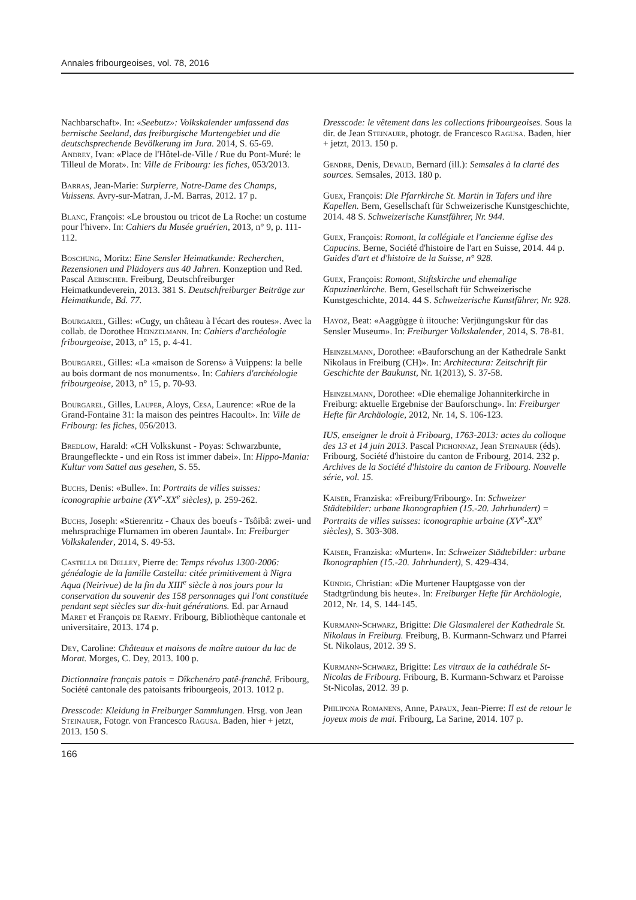Annales fribourgeoises, vol. 78, 2016
Nachbarschaft». In: «Seebutz»: Volkskalender umfassend das bernische Seeland, das freiburgische Murtengebiet und die deutschsprechende Bevölkerung im Jura. 2014, S. 65-69.
Andrey, Ivan: «Place de l'Hôtel-de-Ville / Rue du Pont-Muré: le Tilleul de Morat». In: Ville de Fribourg: les fiches, 053/2013.
Barras, Jean-Marie: Surpierre, Notre-Dame des Champs, Vuissens. Avry-sur-Matran, J.-M. Barras, 2012. 17 p.
Blanc, François: «Le broustou ou tricot de La Roche: un costume pour l'hiver». In: Cahiers du Musée gruérien, 2013, n° 9, p. 111-112.
Boschung, Moritz: Eine Sensler Heimatkunde: Recherchen, Rezensionen und Plädoyers aus 40 Jahren. Konzeption und Red. Pascal Aebischer. Freiburg, Deutschfreiburger Heimatkundeverein, 2013. 381 S. Deutschfreiburger Beiträge zur Heimatkunde, Bd. 77.
Bourgarel, Gilles: «Cugy, un château à l'écart des routes». Avec la collab. de Dorothee Heinzelmann. In: Cahiers d'archéologie fribourgeoise, 2013, n° 15, p. 4-41.
Bourgarel, Gilles: «La «maison de Sorens» à Vuippens: la belle au bois dormant de nos monuments». In: Cahiers d'archéologie fribourgeoise, 2013, n° 15, p. 70-93.
Bourgarel, Gilles, Lauper, Aloys, Cesa, Laurence: «Rue de la Grand-Fontaine 31: la maison des peintres Hacoult». In: Ville de Fribourg: les fiches, 056/2013.
Bredlow, Harald: «CH Volkskunst - Poyas: Schwarzbunte, Braungefleckte - und ein Ross ist immer dabei». In: Hippo-Mania: Kultur vom Sattel aus gesehen, S. 55.
Buchs, Denis: «Bulle». In: Portraits de villes suisses: iconographie urbaine (XV<sup>e</sup>-XX<sup>e</sup> siècles), p. 259-262.
Buchs, Joseph: «Stierenritz - Chaux des boeufs - Tsôibâ: zwei- und mehrsprachige Flurnamen im oberen Jauntal». In: Freiburger Volkskalender, 2014, S. 49-53.
Castella de Delley, Pierre de: Temps révolus 1300-2006: généalogie de la famille Castella: citée primitivement à Nigra Aqua (Neirivue) de la fin du XIII<sup>e</sup> siècle à nos jours pour la conservation du souvenir des 158 personnages qui l'ont constituée pendant sept siècles sur dix-huit générations. Ed. par Arnaud Maret et François de Raemy. Fribourg, Bibliothèque cantonale et universitaire, 2013. 174 p.
Dey, Caroline: Châteaux et maisons de maître autour du lac de Morat. Morges, C. Dey, 2013. 100 p.
Dictionnaire français patois = Dîkchenéro patê-franchê. Fribourg, Société cantonale des patoisants fribourgeois, 2013. 1012 p.
Dresscode: Kleidung in Freiburger Sammlungen. Hrsg. von Jean Steinauer, Fotogr. von Francesco Ragusa. Baden, hier + jetzt, 2013. 150 S.
Dresscode: le vêtement dans les collections fribourgeoises. Sous la dir. de Jean Steinauer, photogr. de Francesco Ragusa. Baden, hier + jetzt, 2013. 150 p.
Gendre, Denis, Devaud, Bernard (ill.): Semsales à la clarté des sources. Semsales, 2013. 180 p.
Guex, François: Die Pfarrkirche St. Martin in Tafers und ihre Kapellen. Bern, Gesellschaft für Schweizerische Kunstgeschichte, 2014. 48 S. Schweizerische Kunstführer, Nr. 944.
Guex, François: Romont, la collégiale et l'ancienne église des Capucins. Berne, Société d'histoire de l'art en Suisse, 2014. 44 p. Guides d'art et d'histoire de la Suisse, n° 928.
Guex, François: Romont, Stiftskirche und ehemalige Kapuzinerkirche. Bern, Gesellschaft für Schweizerische Kunstgeschichte, 2014. 44 S. Schweizerische Kunstführer, Nr. 928.
Hayoz, Beat: «Aaggùgge ù iitouche: Verjüngungskur für das Sensler Museum». In: Freiburger Volkskalender, 2014, S. 78-81.
Heinzelmann, Dorothee: «Bauforschung an der Kathedrale Sankt Nikolaus in Freiburg (CH)». In: Architectura: Zeitschrift für Geschichte der Baukunst, Nr. 1(2013), S. 37-58.
Heinzelmann, Dorothee: «Die ehemalige Johanniterkirche in Freiburg: aktuelle Ergebnise der Bauforschung». In: Freiburger Hefte für Archäologie, 2012, Nr. 14, S. 106-123.
IUS, enseigner le droit à Fribourg, 1763-2013: actes du colloque des 13 et 14 juin 2013. Pascal Pichonnaz, Jean Steinauer (éds). Fribourg, Société d'histoire du canton de Fribourg, 2014. 232 p. Archives de la Société d'histoire du canton de Fribourg. Nouvelle série, vol. 15.
Kaiser, Franziska: «Freiburg/Fribourg». In: Schweizer Städtebilder: urbane Ikonographien (15.-20. Jahrhundert) = Portraits de villes suisses: iconographie urbaine (XV<sup>e</sup>-XX<sup>e</sup> siècles), S. 303-308.
Kaiser, Franziska: «Murten». In: Schweizer Städtebilder: urbane Ikonographien (15.-20. Jahrhundert), S. 429-434.
Kündig, Christian: «Die Murtener Hauptgasse von der Stadtgründung bis heute». In: Freiburger Hefte für Archäologie, 2012, Nr. 14, S. 144-145.
Kurmann-Schwarz, Brigitte: Die Glasmalerei der Kathedrale St. Nikolaus in Freiburg. Freiburg, B. Kurmann-Schwarz und Pfarrei St. Nikolaus, 2012. 39 S.
Kurmann-Schwarz, Brigitte: Les vitraux de la cathédrale St-Nicolas de Fribourg. Fribourg, B. Kurmann-Schwarz et Paroisse St-Nicolas, 2012. 39 p.
Philipona Romanens, Anne, Papaux, Jean-Pierre: Il est de retour le joyeux mois de mai. Fribourg, La Sarine, 2014. 107 p.
166